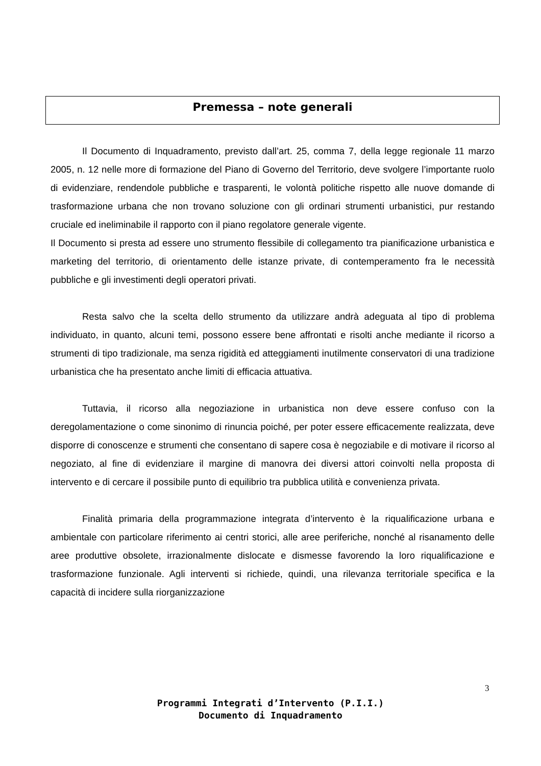Premessa – note generali
Il Documento di Inquadramento, previsto dall’art. 25, comma 7, della legge regionale 11 marzo 2005, n. 12 nelle more di formazione del Piano di Governo del Territorio, deve svolgere l’importante ruolo di evidenziare, rendendole pubbliche e trasparenti, le volontà politiche rispetto alle nuove domande di trasformazione urbana che non trovano soluzione con gli ordinari strumenti urbanistici, pur restando cruciale ed ineliminabile il rapporto con il piano regolatore generale vigente.
Il Documento si presta ad essere uno strumento flessibile di collegamento tra pianificazione urbanistica e marketing del territorio, di orientamento delle istanze private, di contemperamento fra le necessità pubbliche e gli investimenti degli operatori privati.
Resta salvo che la scelta dello strumento da utilizzare andrà adeguata al tipo di problema individuato, in quanto, alcuni temi, possono essere bene affrontati e risolti anche mediante il ricorso a strumenti di tipo tradizionale, ma senza rigidità ed atteggiamenti inutilmente conservatori di una tradizione urbanistica che ha presentato anche limiti di efficacia attuativa.
Tuttavia, il ricorso alla negoziazione in urbanistica non deve essere confuso con la deregolamentazione o come sinonimo di rinuncia poiché, per poter essere efficacemente realizzata, deve disporre di conoscenze e strumenti che consentano di sapere cosa è negoziabile e di motivare il ricorso al negoziato, al fine di evidenziare il margine di manovra dei diversi attori coinvolti nella proposta di intervento e di cercare il possibile punto di equilibrio tra pubblica utilità e convenienza privata.
Finalità primaria della programmazione integrata d’intervento è la riqualificazione urbana e ambientale con particolare riferimento ai centri storici, alle aree periferiche, nonché al risanamento delle aree produttive obsolete, irrazionalmente dislocate e dismesse favorendo la loro riqualificazione e trasformazione funzionale. Agli interventi si richiede, quindi, una rilevanza territoriale specifica e la capacità di incidere sulla riorganizzazione
3
Programmi Integrati d’Intervento (P.I.I.)
Documento di Inquadramento